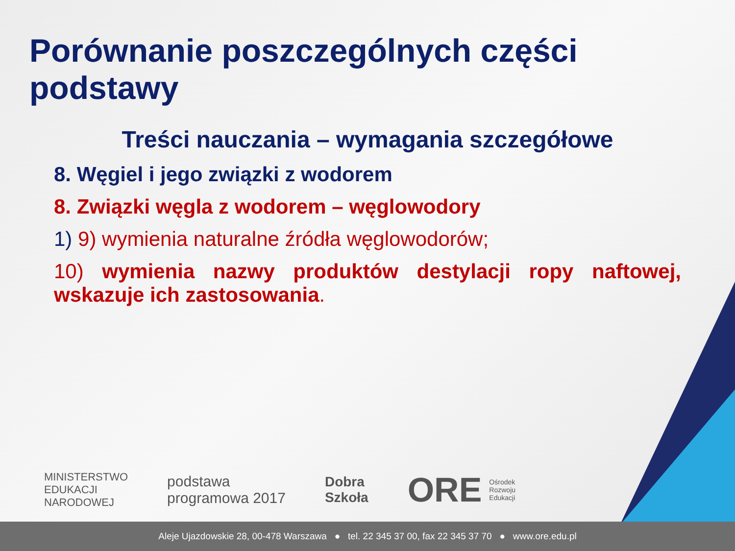Porównanie poszczególnych części podstawy
Treści nauczania – wymagania szczegółowe
8. Węgiel i jego związki z wodorem
8. Związki węgla z wodorem – węglowodory
1) 9) wymienia naturalne źródła węglowodorów;
10) wymienia nazwy produktów destylacji ropy naftowej, wskazuje ich zastosowania.
MINISTERSTWO
EDUKACJI
NARODOWEJ
podstawa
programowa 2017
Dobra
Szkoła
ORE Ośrodek
Rozwoju
Edukacji
Aleje Ujazdowskie 28, 00-478 Warszawa ● tel. 22 345 37 00, fax 22 345 37 70 ● www.ore.edu.pl